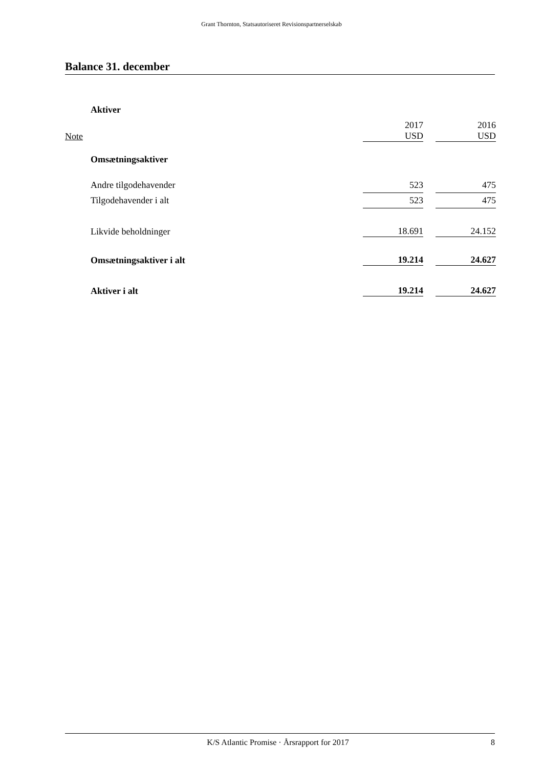Grant Thornton, Statsautoriseret Revisionspartnerselskab
Balance 31. december
| | Aktiver | | | |
| Note | | 2017 USD | | 2016 USD |
| | Omsætningsaktiver | | | |
| | Andre tilgodehavender | 523 | | 475 |
| | Tilgodehavender i alt | 523 | | 475 |
| | Likvide beholdninger | 18.691 | | 24.152 |
| | Omsætningsaktiver i alt | 19.214 | | 24.627 |
| | Aktiver i alt | 19.214 | | 24.627 |
K/S Atlantic Promise · Årsrapport for 2017 8